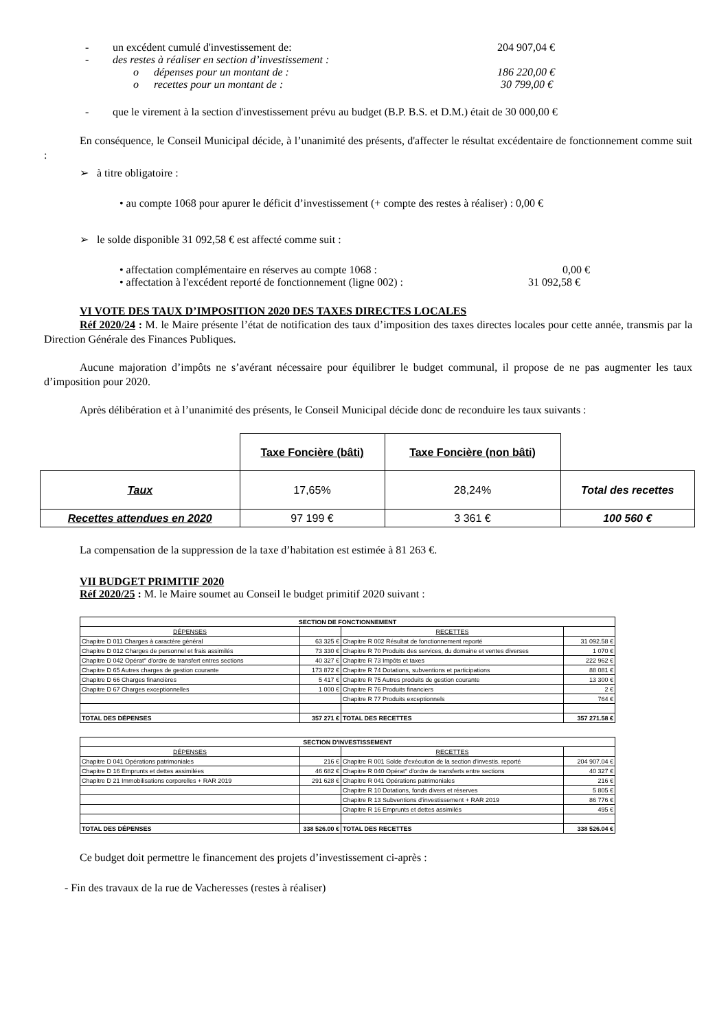- un excédent cumulé d'investissement de: 204 907,04 €
- des restes à réaliser en section d’investissement :
o dépenses pour un montant de : 186 220,00 €
o recettes pour un montant de : 30 799,00 €
- que le virement à la section d'investissement prévu au budget (B.P. B.S. et D.M.) était de 30 000,00 €
En conséquence, le Conseil Municipal décide, à l’unanimité des présents, d'affecter le résultat excédentaire de fonctionnement comme suit :
➢ à titre obligatoire :
• au compte 1068 pour apurer le déficit d’investissement (+ compte des restes à réaliser) : 0,00 €
➢ le solde disponible 31 092,58 € est affecté comme suit :
• affectation complémentaire en réserves au compte 1068 : 0,00 €
• affectation à l'excédent reporté de fonctionnement (ligne 002) : 31 092,58 €
VI VOTE DES TAUX D’IMPOSITION 2020 DES TAXES DIRECTES LOCALES
Réf 2020/24 : M. le Maire présente l’état de notification des taux d’imposition des taxes directes locales pour cette année, transmis par la Direction Générale des Finances Publiques.
Aucune majoration d’impôts ne s’avérant nécessaire pour équilibrer le budget communal, il propose de ne pas augmenter les taux d’imposition pour 2020.
Après délibération et à l’unanimité des présents, le Conseil Municipal décide donc de reconduire les taux suivants :
| | Taxe Foncière (bâti) | Taxe Foncière (non bâti) | |
| Taux | 17,65% | 28,24% | Total des recettes |
| Recettes attendues en 2020 | 97 199 € | 3 361 € | 100 560 € |
La compensation de la suppression de la taxe d’habitation est estimée à 81 263 €.
VII BUDGET PRIMITIF 2020
Réf 2020/25 : M. le Maire soumet au Conseil le budget primitif 2020 suivant :
| SECTION DE FONCTIONNEMENT | | | |
| DÉPENSES | | RECETTES | |
| Chapitre D 011 Charges à caractère général | 63 325 € | Chapitre R 002 Résultat de fonctionnement reporté | 31 092.58 € |
| Chapitre D 012 Charges de personnel et frais assimilés | 73 330 € | Chapitre R 70 Produits des services, du domaine et ventes diverses | 1 070 € |
| Chapitre D 042 Opérat° d'ordre de transfert entres sections | 40 327 € | Chapitre R 73 Impôts et taxes | 222 962 € |
| Chapitre D 65 Autres charges de gestion courante | 173 872 € | Chapitre R 74 Dotations, subventions et participations | 88 081 € |
| Chapitre D 66 Charges financières | 5 417 € | Chapitre R 75 Autres produits de gestion courante | 13 300 € |
| Chapitre D 67 Charges exceptionnelles | 1 000 € | Chapitre R 76 Produits financiers | 2 € |
| | | Chapitre R 77 Produits exceptionnels | 764 € |
| TOTAL DES DÉPENSES | 357 271 € | TOTAL DES RECETTES | 357 271.58 € |
| SECTION D'INVESTISSEMENT | | | |
| DÉPENSES | | RECETTES | |
| Chapitre D 041 Opérations patrimoniales | 216 € | Chapitre R 001 Solde d'exécution de la section d'investis. reporté | 204 907.04 € |
| Chapitre D 16 Emprunts et dettes assimilées | 46 682 € | Chapitre R 040 Opérat° d'ordre de transferts entre sections | 40 327 € |
| Chapitre D 21 Immobilisations corporelles + RAR 2019 | 291 628 € | Chapitre R 041 Opérations patrimoniales | 216 € |
| | | Chapitre R 10 Dotations, fonds divers et réserves | 5 805 € |
| | | Chapitre R 13 Subventions d'investissement + RAR 2019 | 86 776 € |
| | | Chapitre R 16 Emprunts et dettes assimilés | 495 € |
| TOTAL DES DÉPENSES | 338 526.00 € | TOTAL DES RECETTES | 338 526.04 € |
Ce budget doit permettre le financement des projets d’investissement ci-après :
- Fin des travaux de la rue de Vacheresses (restes à réaliser)